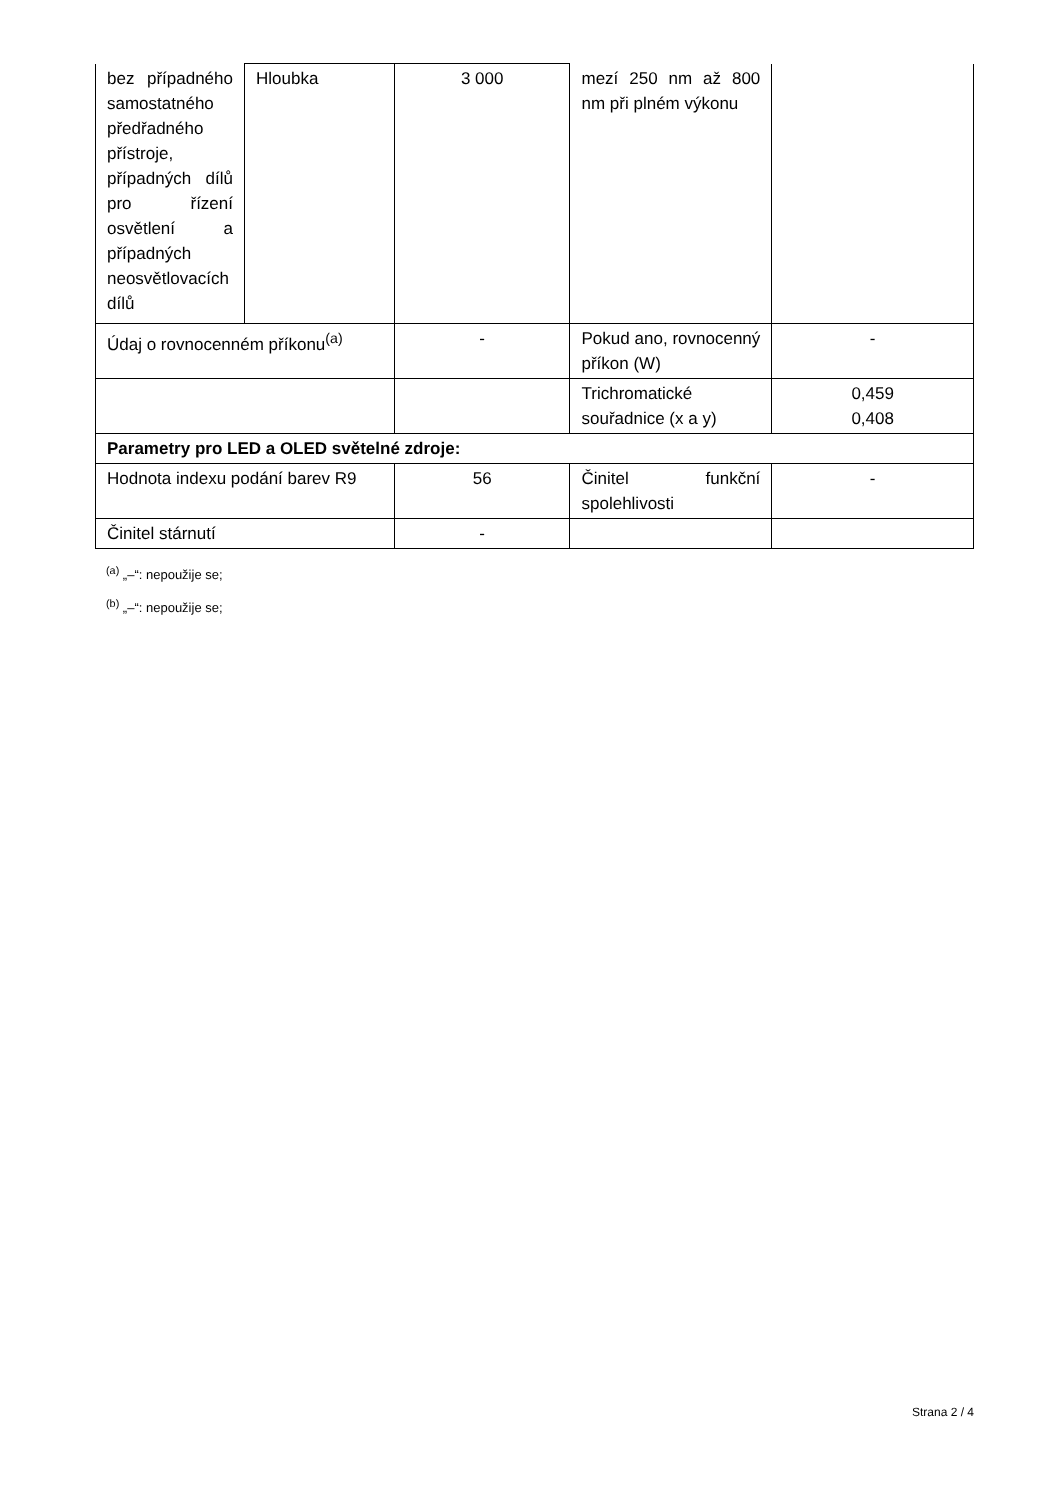| bez případného samostatného předřadného přístroje, případných dílů pro řízení osvětlení a případných neosvětlovacích dílů | Hloubka | 3 000 | mezí 250 nm až 800 nm při plném výkonu | |
| Údaj o rovnocenném příkonu<sup>(a)</sup> | | - | Pokud ano, rovnocenný příkon (W) | - |
| | | | Trichromatické souřadnice (x a y) | 0,459 0,408 |
| Parametry pro LED a OLED světelné zdroje: | | | | |
| Hodnota indexu podání barev R9 | | 56 | Činitel funkční spolehlivosti | - |
| Činitel stárnutí | | - | | |
<sup>(a)</sup> „–“: nepoužije se;
<sup>(b)</sup> „–“: nepoužije se;
Strana 2 / 4